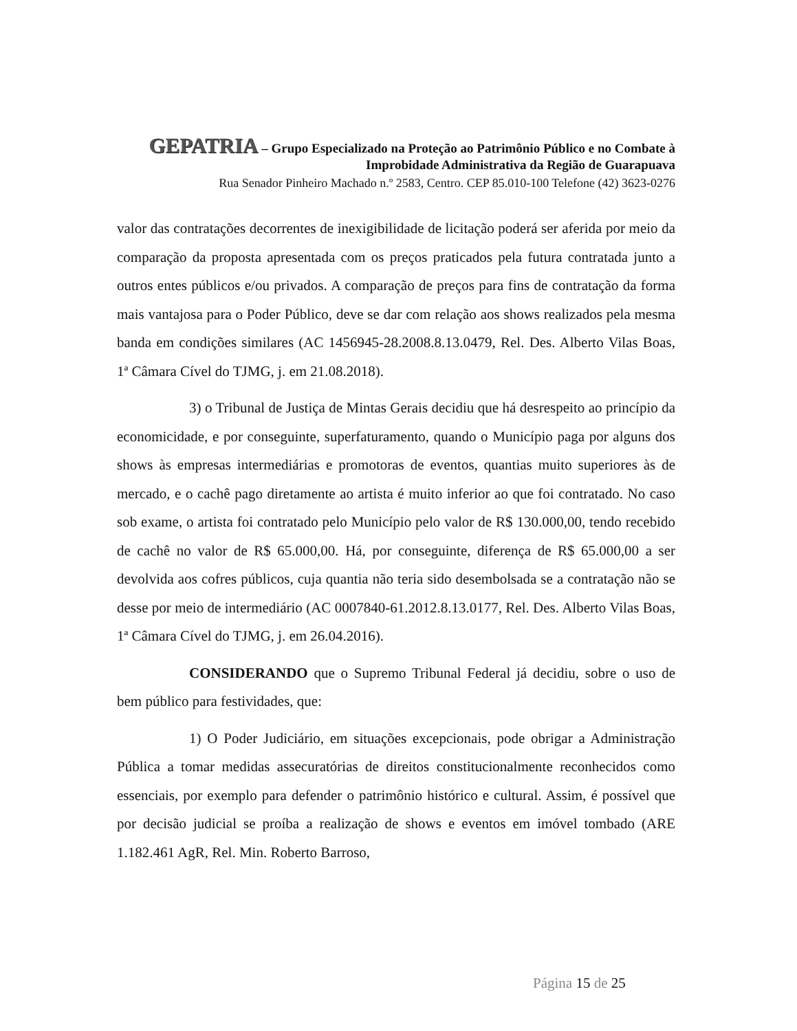GEPATRIA – Grupo Especializado na Proteção ao Patrimônio Público e no Combate à Improbidade Administrativa da Região de Guarapuava
Rua Senador Pinheiro Machado n.º 2583, Centro. CEP 85.010-100 Telefone (42) 3623-0276
valor das contratações decorrentes de inexigibilidade de licitação poderá ser aferida por meio da comparação da proposta apresentada com os preços praticados pela futura contratada junto a outros entes públicos e/ou privados. A comparação de preços para fins de contratação da forma mais vantajosa para o Poder Público, deve se dar com relação aos shows realizados pela mesma banda em condições similares (AC 1456945-28.2008.8.13.0479, Rel. Des. Alberto Vilas Boas, 1ª Câmara Cível do TJMG, j. em 21.08.2018).
3) o Tribunal de Justiça de Mintas Gerais decidiu que há desrespeito ao princípio da economicidade, e por conseguinte, superfaturamento, quando o Município paga por alguns dos shows às empresas intermediárias e promotoras de eventos, quantias muito superiores às de mercado, e o cachê pago diretamente ao artista é muito inferior ao que foi contratado. No caso sob exame, o artista foi contratado pelo Município pelo valor de R$ 130.000,00, tendo recebido de cachê no valor de R$ 65.000,00. Há, por conseguinte, diferença de R$ 65.000,00 a ser devolvida aos cofres públicos, cuja quantia não teria sido desembolsada se a contratação não se desse por meio de intermediário (AC 0007840-61.2012.8.13.0177, Rel. Des. Alberto Vilas Boas, 1ª Câmara Cível do TJMG, j. em 26.04.2016).
CONSIDERANDO que o Supremo Tribunal Federal já decidiu, sobre o uso de bem público para festividades, que:
1) O Poder Judiciário, em situações excepcionais, pode obrigar a Administração Pública a tomar medidas assecuratórias de direitos constitucionalmente reconhecidos como essenciais, por exemplo para defender o patrimônio histórico e cultural. Assim, é possível que por decisão judicial se proíba a realização de shows e eventos em imóvel tombado (ARE 1.182.461 AgR, Rel. Min. Roberto Barroso,
Página 15 de 25